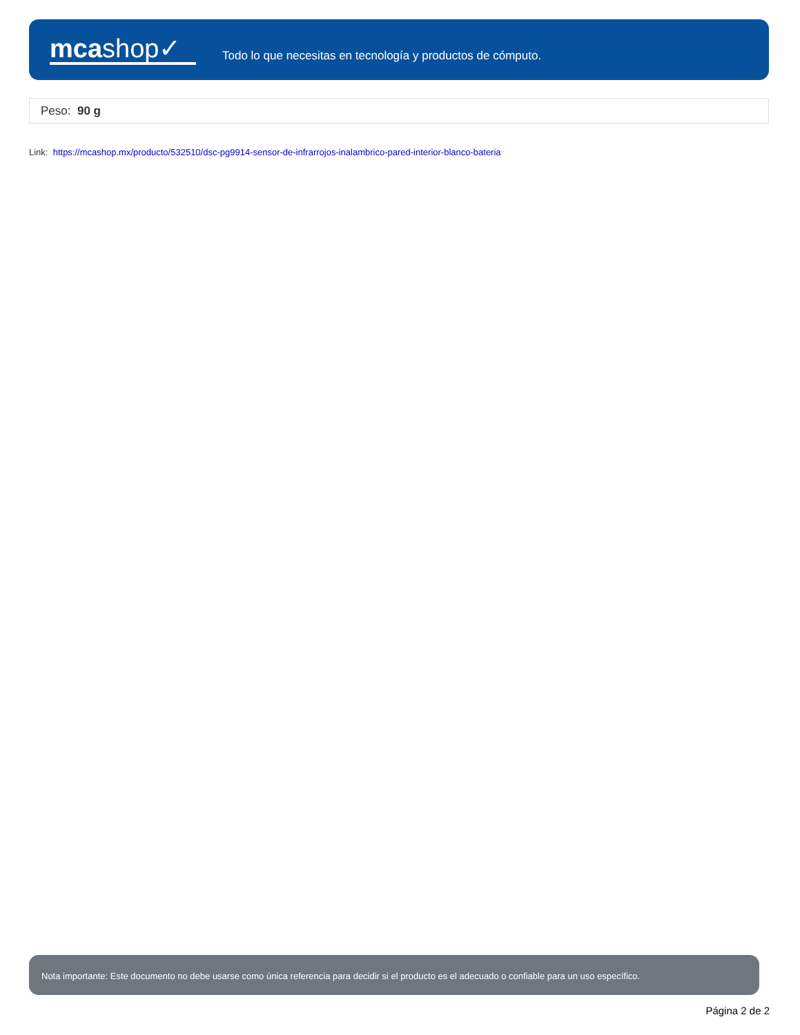mcashop✓
Todo lo que necesitas en tecnología y productos de cómputo.
Peso: 90 g
Link: https://mcashop.mx/producto/532510/dsc-pg9914-sensor-de-infrarrojos-inalambrico-pared-interior-blanco-bateria
Nota importante: Este documento no debe usarse como única referencia para decidir si el producto es el adecuado o confiable para un uso específico.
Página 2 de 2